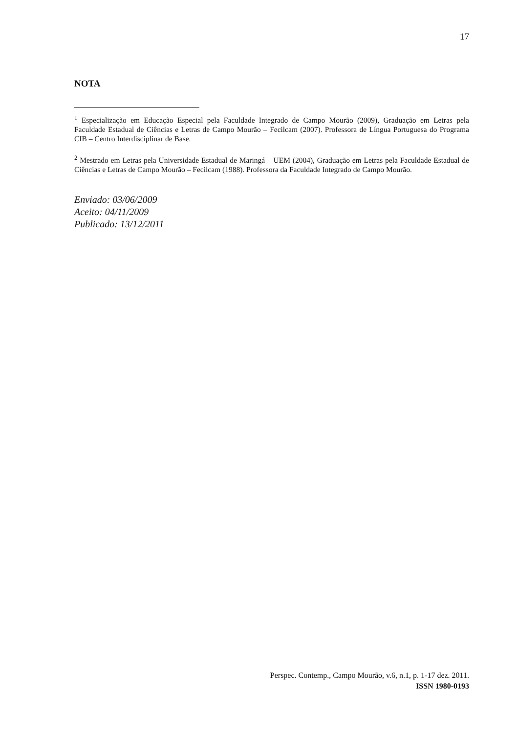17
NOTA
<sup>1</sup> Especialização em Educação Especial pela Faculdade Integrado de Campo Mourão (2009), Graduação em Letras pela Faculdade Estadual de Ciências e Letras de Campo Mourão – Fecilcam (2007). Professora de Língua Portuguesa do Programa CIB – Centro Interdisciplinar de Base.
<sup>2</sup> Mestrado em Letras pela Universidade Estadual de Maringá – UEM (2004), Graduação em Letras pela Faculdade Estadual de Ciências e Letras de Campo Mourão – Fecilcam (1988). Professora da Faculdade Integrado de Campo Mourão.
Enviado: 03/06/2009
Aceito: 04/11/2009
Publicado: 13/12/2011
Perspec. Contemp., Campo Mourão, v.6, n.1, p. 1-17 dez. 2011.
ISSN 1980-0193